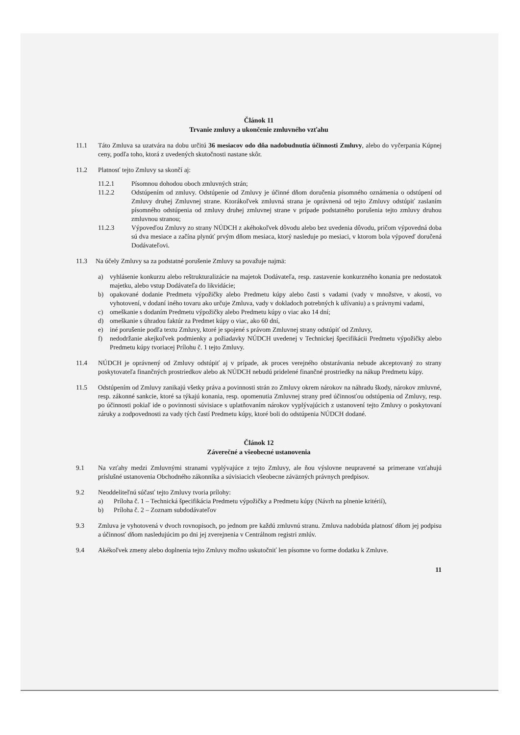Článok 11
Trvanie zmluvy a ukončenie zmluvného vzťahu
11.1 Táto Zmluva sa uzatvára na dobu určitú 36 mesiacov odo dňa nadobudnutia účinnosti Zmluvy, alebo do vyčerpania Kúpnej ceny, podľa toho, ktorá z uvedených skutočnosti nastane skôr.
11.2 Platnosť tejto Zmluvy sa skončí aj:
11.2.1 Písomnou dohodou oboch zmluvných strán;
11.2.2 Odstúpením od zmluvy. Odstúpenie od Zmluvy je účinné dňom doručenia písomného oznámenia o odstúpení od Zmluvy druhej Zmluvnej strane. Ktorákoľvek zmluvná strana je oprávnená od tejto Zmluvy odstúpiť zaslaním písomného odstúpenia od zmluvy druhej zmluvnej strane v prípade podstatného porušenia tejto zmluvy druhou zmluvnou stranou;
11.2.3 Výpoveďou Zmluvy zo strany NÚDCH z akéhokoľvek dôvodu alebo bez uvedenia dôvodu, pričom výpovedná doba sú dva mesiace a začína plynúť prvým dňom mesiaca, ktorý nasleduje po mesiaci, v ktorom bola výpoveď doručená Dodávateľovi.
11.3 Na účely Zmluvy sa za podstatné porušenie Zmluvy sa považuje najmä:
a) vyhlásenie konkurzu alebo reštrukturalizácie na majetok Dodávateľa, resp. zastavenie konkurzného konania pre nedostatok majetku, alebo vstup Dodávateľa do likvidácie;
b) opakované dodanie Predmetu výpožičky alebo Predmetu kúpy alebo časti s vadami (vady v množstve, v akosti, vo vyhotovení, v dodaní iného tovaru ako určuje Zmluva, vady v dokladoch potrebných k užívaniu) a s právnymi vadami,
c) omeškanie s dodaním Predmetu výpožičky alebo Predmetu kúpy o viac ako 14 dní;
d) omeškanie s úhradou faktúr za Predmet kúpy o viac, ako 60 dní,
e) iné porušenie podľa textu Zmluvy, ktoré je spojené s právom Zmluvnej strany odstúpiť od Zmluvy,
f) nedodržanie akejkoľvek podmienky a požiadavky NÚDCH uvedenej v Technickej špecifikácii Predmetu výpožičky alebo Predmetu kúpy tvoriacej Prílohu č. 1 tejto Zmluvy.
11.4 NÚDCH je oprávnený od Zmluvy odstúpiť aj v prípade, ak proces verejného obstarávania nebude akceptovaný zo strany poskytovateľa finančných prostriedkov alebo ak NÚDCH nebudú pridelené finančné prostriedky na nákup Predmetu kúpy.
11.5 Odstúpením od Zmluvy zanikajú všetky práva a povinnosti strán zo Zmluvy okrem nárokov na náhradu škody, nárokov zmluvné, resp. zákonné sankcie, ktoré sa týkajú konania, resp. opomenutia Zmluvnej strany pred účinnosťou odstúpenia od Zmluvy, resp. po účinnosti pokiaľ ide o povinnosti súvisiace s uplatňovaním nárokov vyplývajúcich z ustanovení tejto Zmluvy o poskytovaní záruky a zodpovednosti za vady tých častí Predmetu kúpy, ktoré boli do odstúpenia NÚDCH dodané.
Článok 12
Záverečné a všeobecné ustanovenia
9.1 Na vzťahy medzi Zmluvnými stranami vyplývajúce z tejto Zmluvy, ale ňou výslovne neupravené sa primerane vzťahujú príslušné ustanovenia Obchodného zákonníka a súvisiacich všeobecne záväzných právnych predpisov.
9.2 Neoddeliteľnú súčasť tejto Zmluvy tvoria prílohy:
a) Príloha č. 1 – Technická špecifikácia Predmetu výpožičky a Predmetu kúpy (Návrh na plnenie kritérií),
b) Príloha č. 2 – Zoznam subdodávateľov
9.3 Zmluva je vyhotovená v dvoch rovnopisoch, po jednom pre každú zmluvnú stranu. Zmluva nadobúda platnosť dňom jej podpisu a účinnosť dňom nasledujúcim po dni jej zverejnenia v Centrálnom registri zmlúv.
9.4 Akékoľvek zmeny alebo doplnenia tejto Zmluvy možno uskutočniť len písomne vo forme dodatku k Zmluve.
11